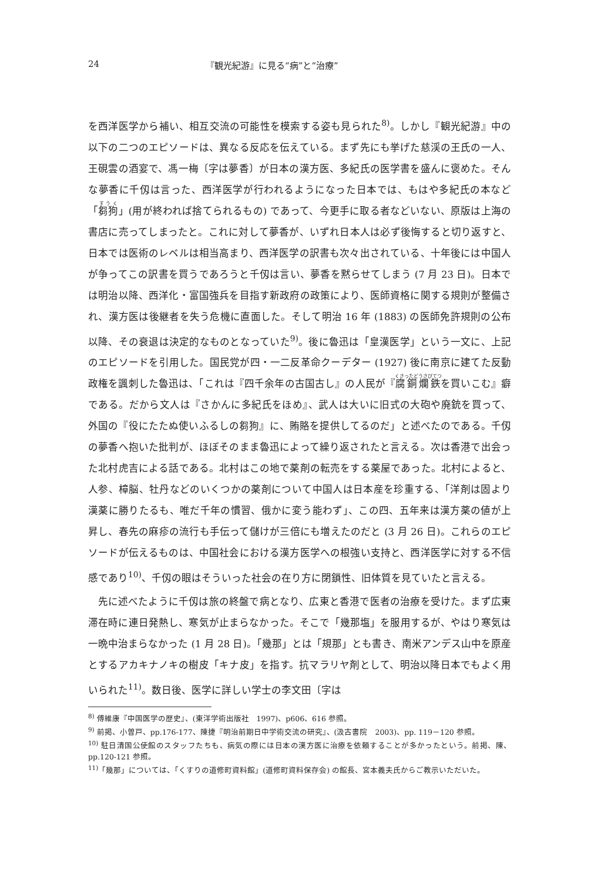24 『観光紀游』に見る“病”と“治療”
を西洋医学から補い、相互交流の可能性を模索する姿も見られた<sup>8)</sup>。しかし『観光紀游』中の以下の二つのエピソードは、異なる反応を伝えている。まず先にも挙げた慈渓の王氏の一人、王硯雲の酒宴で、馮一梅〔字は夢香〕が日本の漢方医、多紀氏の医学書を盛んに褒めた。そんな夢香に千仭は言った、西洋医学が行われるようになった日本では、もはや多紀氏の本など「芻狗」(用が終われば捨てられるもの) であって、今更手に取る者などいない、原版は上海の書店に売ってしまったと。これに対して夢香が、いずれ日本人は必ず後悔すると切り返すと、日本では医術のレベルは相当高まり、西洋医学の訳書も次々出されている、十年後には中国人が争ってこの訳書を買うであろうと千仭は言い、夢香を黙らせてしまう (7 月 23 日)。日本では明治以降、西洋化・富国強兵を目指す新政府の政策により、医師資格に関する規則が整備され、漢方医は後継者を失う危機に直面した。そして明治 16 年 (1883) の医師免許規則の公布以降、その衰退は決定的なものとなっていた<sup>9)</sup>。後に魯迅は「皇漢医学」という一文に、上記のエピソードを引用した。国民党が四・一二反革命クーデター (1927) 後に南京に建てた反動政権を諷刺した魯迅は、「これは『四千余年の古国古し』の人民が『腐銅爛鉄を買いこむ』癖である。だから文人は『さかんに多紀氏をほめ』、武人は大いに旧式の大砲や廃銃を買って、外国の『役にたたぬ使いふるしの芻狗』に、賄賂を提供してるのだ」と述べたのである。千仭の夢香へ抱いた批判が、ほぼそのまま魯迅によって繰り返されたと言える。次は香港で出会った北村虎吉による話である。北村はこの地で薬剤の転売をする薬屋であった。北村によると、人参、樟脳、牡丹などのいくつかの薬剤について中国人は日本産を珍重する、「洋剤は固より漢薬に勝りたるも、唯だ千年の慣習、俄かに変う能わず」、この四、五年来は漢方薬の値が上昇し、春先の麻疹の流行も手伝って儲けが三倍にも増えたのだと (3 月 26 日)。これらのエピソードが伝えるものは、中国社会における漢方医学への根強い支持と、西洋医学に対する不信感であり<sup>10)</sup>、千仭の眼はそういった社会の在り方に閉鎖性、旧体質を見ていたと言える。
先に述べたように千仭は旅の終盤で病となり、広東と香港で医者の治療を受けた。まず広東滞在時に連日発熱し、寒気が止まらなかった。そこで「幾那塩」を服用するが、やはり寒気は一晩中治まらなかった (1 月 28 日)。「幾那」とは「規那」とも書き、南米アンデス山中を原産とするアカキナノキの樹皮「キナ皮」を指す。抗マラリヤ剤として、明治以降日本でもよく用いられた<sup>11)</sup>。数日後、医学に詳しい学士の李文田〔字は
<sup>8)</sup> 傅維康『中国医学の歴史』、(東洋学術出版社　1997)、p606、616 参照。
<sup>9)</sup> 前掲、小曽戸、pp.176-177、陳捷『明治前期日中学術交流の研究』、(汲古書院　2003)、pp. 119－120 参照。
<sup>10)</sup> 駐日清国公使館のスタッフたちも、病気の際には日本の漢方医に治療を依頼することが多かったという。前掲、陳、pp.120-121 参照。
<sup>11)</sup>「幾那」については、「くすりの道修町資料館」(道修町資料保存会) の館長、宮本義夫氏からご教示いただいた。